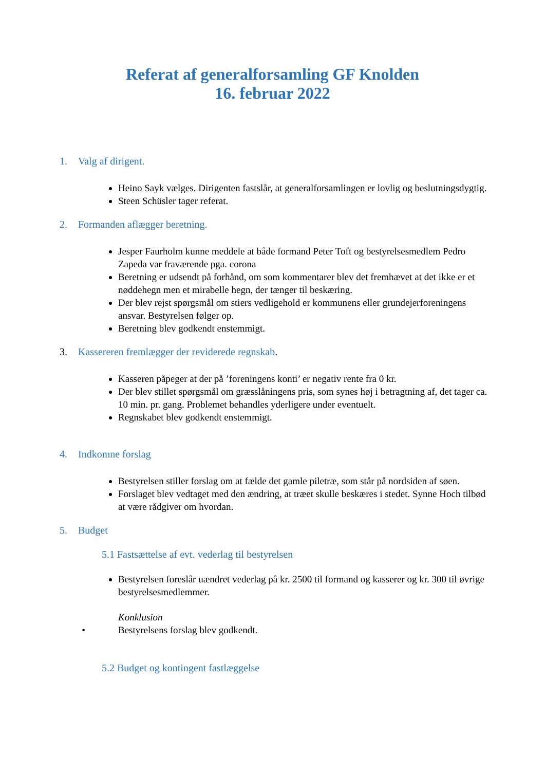Referat af generalforsamling GF Knolden
16. februar 2022
1. Valg af dirigent.
Heino Sayk vælges. Dirigenten fastslår, at generalforsamlingen er lovlig og beslutningsdygtig.
Steen Schüsler tager referat.
2. Formanden aflægger beretning.
Jesper Faurholm kunne meddele at både formand Peter Toft og bestyrelsesmedlem Pedro Zapeda var fraværende pga. corona
Beretning er udsendt på forhånd, om som kommentarer blev det fremhævet at det ikke er et nøddehegn men et mirabelle hegn, der tænger til beskæring.
Der blev rejst spørgsmål om stiers vedligehold er kommunens eller grundejerforeningens ansvar. Bestyrelsen følger op.
Beretning blev godkendt enstemmigt.
3. Kassereren fremlægger der reviderede regnskab.
Kasseren påpeger at der på ’foreningens konti’ er negativ rente fra 0 kr.
Der blev stillet spørgsmål om græsslåningens pris, som synes høj i betragtning af, det tager ca. 10 min. pr. gang. Problemet behandles yderligere under eventuelt.
Regnskabet blev godkendt enstemmigt.
4. Indkomne forslag
Bestyrelsen stiller forslag om at fælde det gamle piletræ, som står på nordsiden af søen.
Forslaget blev vedtaget med den ændring, at træet skulle beskæres i stedet. Synne Hoch tilbød at være rådgiver om hvordan.
5. Budget
5.1 Fastsættelse af evt. vederlag til bestyrelsen
Bestyrelsen foreslår uændret vederlag på kr. 2500 til formand og kasserer og kr. 300 til øvrige bestyrelsesmedlemmer.
Konklusion
• Bestyrelsens forslag blev godkendt.
5.2 Budget og kontingent fastlæggelse